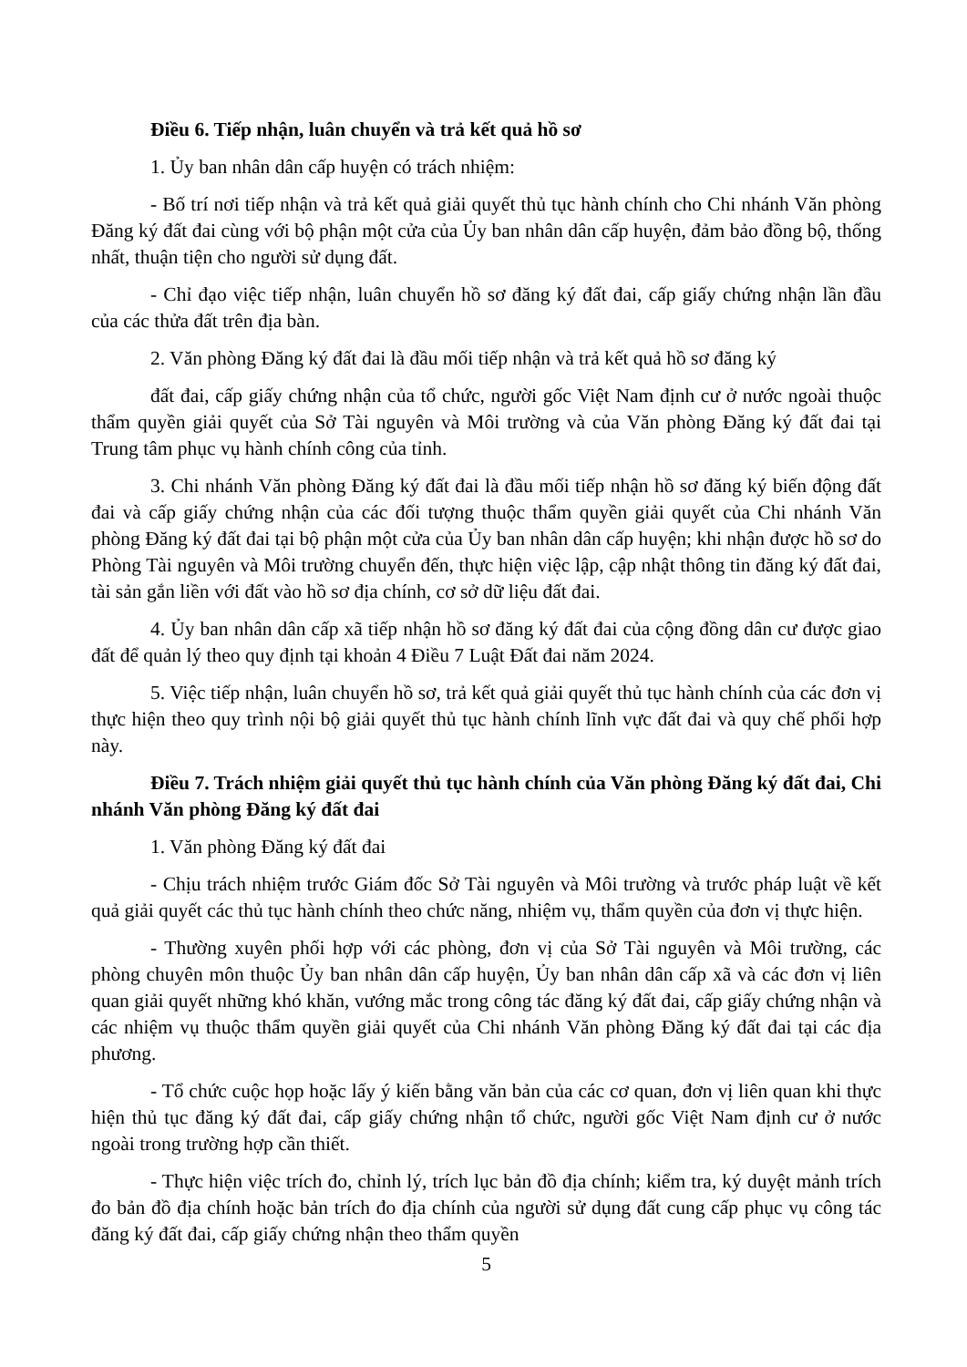Điều 6. Tiếp nhận, luân chuyển và trả kết quả hồ sơ
1. Ủy ban nhân dân cấp huyện có trách nhiệm:
- Bố trí nơi tiếp nhận và trả kết quả giải quyết thủ tục hành chính cho Chi nhánh Văn phòng Đăng ký đất đai cùng với bộ phận một cửa của Ủy ban nhân dân cấp huyện, đảm bảo đồng bộ, thống nhất, thuận tiện cho người sử dụng đất.
- Chỉ đạo việc tiếp nhận, luân chuyển hồ sơ đăng ký đất đai, cấp giấy chứng nhận lần đầu của các thửa đất trên địa bàn.
2. Văn phòng Đăng ký đất đai là đầu mối tiếp nhận và trả kết quả hồ sơ đăng ký
đất đai, cấp giấy chứng nhận của tổ chức, người gốc Việt Nam định cư ở nước ngoài thuộc thẩm quyền giải quyết của Sở Tài nguyên và Môi trường và của Văn phòng Đăng ký đất đai tại Trung tâm phục vụ hành chính công của tỉnh.
3. Chi nhánh Văn phòng Đăng ký đất đai là đầu mối tiếp nhận hồ sơ đăng ký biến động đất đai và cấp giấy chứng nhận của các đối tượng thuộc thẩm quyền giải quyết của Chi nhánh Văn phòng Đăng ký đất đai tại bộ phận một cửa của Ủy ban nhân dân cấp huyện; khi nhận được hồ sơ do Phòng Tài nguyên và Môi trường chuyển đến, thực hiện việc lập, cập nhật thông tin đăng ký đất đai, tài sản gắn liền với đất vào hồ sơ địa chính, cơ sở dữ liệu đất đai.
4. Ủy ban nhân dân cấp xã tiếp nhận hồ sơ đăng ký đất đai của cộng đồng dân cư được giao đất để quản lý theo quy định tại khoản 4 Điều 7 Luật Đất đai năm 2024.
5. Việc tiếp nhận, luân chuyển hồ sơ, trả kết quả giải quyết thủ tục hành chính của các đơn vị thực hiện theo quy trình nội bộ giải quyết thủ tục hành chính lĩnh vực đất đai và quy chế phối hợp này.
Điều 7. Trách nhiệm giải quyết thủ tục hành chính của Văn phòng Đăng ký đất đai, Chi nhánh Văn phòng Đăng ký đất đai
1. Văn phòng Đăng ký đất đai
- Chịu trách nhiệm trước Giám đốc Sở Tài nguyên và Môi trường và trước pháp luật về kết quả giải quyết các thủ tục hành chính theo chức năng, nhiệm vụ, thẩm quyền của đơn vị thực hiện.
- Thường xuyên phối hợp với các phòng, đơn vị của Sở Tài nguyên và Môi trường, các phòng chuyên môn thuộc Ủy ban nhân dân cấp huyện, Ủy ban nhân dân cấp xã và các đơn vị liên quan giải quyết những khó khăn, vướng mắc trong công tác đăng ký đất đai, cấp giấy chứng nhận và các nhiệm vụ thuộc thẩm quyền giải quyết của Chi nhánh Văn phòng Đăng ký đất đai tại các địa phương.
- Tổ chức cuộc họp hoặc lấy ý kiến bằng văn bản của các cơ quan, đơn vị liên quan khi thực hiện thủ tục đăng ký đất đai, cấp giấy chứng nhận tổ chức, người gốc Việt Nam định cư ở nước ngoài trong trường hợp cần thiết.
- Thực hiện việc trích đo, chỉnh lý, trích lục bản đồ địa chính; kiểm tra, ký duyệt mảnh trích đo bản đồ địa chính hoặc bản trích đo địa chính của người sử dụng đất cung cấp phục vụ công tác đăng ký đất đai, cấp giấy chứng nhận theo thẩm quyền
5